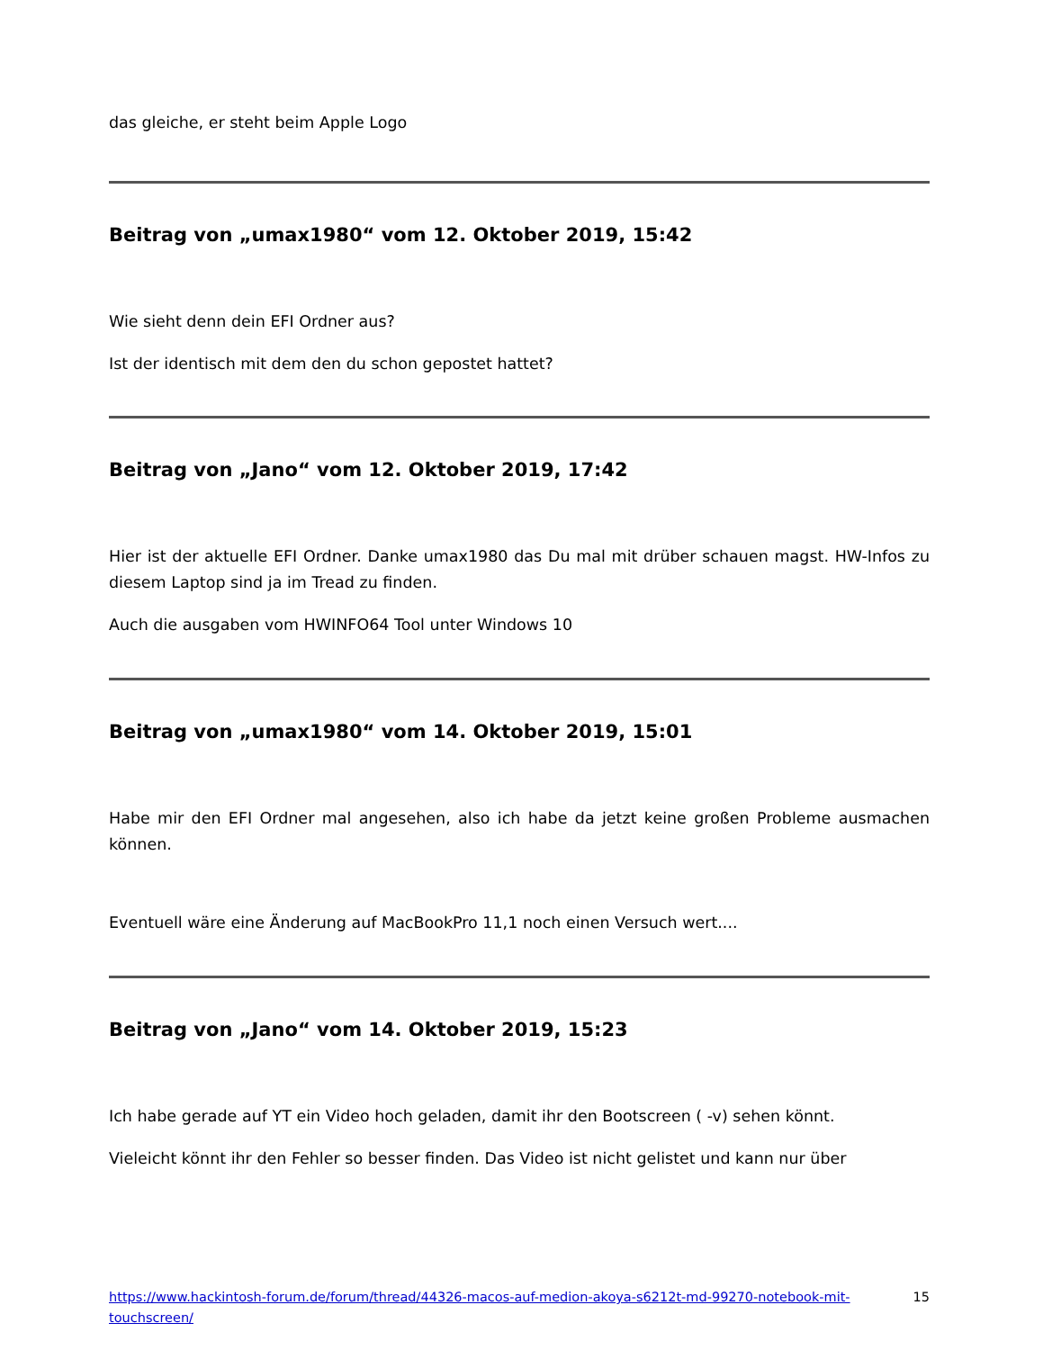das gleiche, er steht beim Apple Logo
Beitrag von „umax1980“ vom 12. Oktober 2019, 15:42
Wie sieht denn dein EFI Ordner aus?
Ist der identisch mit dem den du schon gepostet hattet?
Beitrag von „Jano“ vom 12. Oktober 2019, 17:42
Hier ist der aktuelle EFI Ordner. Danke umax1980 das Du mal mit drüber schauen magst. HW-Infos zu diesem Laptop sind ja im Tread zu finden.
Auch die ausgaben vom HWINFO64 Tool unter Windows 10
Beitrag von „umax1980“ vom 14. Oktober 2019, 15:01
Habe mir den EFI Ordner mal angesehen, also ich habe da jetzt keine großen Probleme ausmachen können.
Eventuell wäre eine Änderung auf MacBookPro 11,1 noch einen Versuch wert....
Beitrag von „Jano“ vom 14. Oktober 2019, 15:23
Ich habe gerade auf YT ein Video hoch geladen, damit ihr den Bootscreen ( -v) sehen könnt.
Vieleicht könnt ihr den Fehler so besser finden. Das Video ist nicht gelistet und kann nur über
https://www.hackintosh-forum.de/forum/thread/44326-macos-auf-medion-akoya-s6212t-md-99270-notebook-mit-touchscreen/ 15